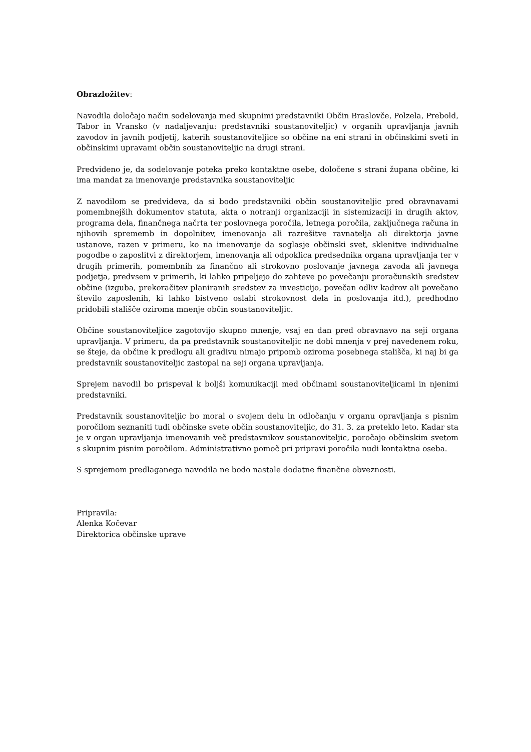Obrazložitev:
Navodila določajo način sodelovanja med skupnimi predstavniki Občin Braslovče, Polzela, Prebold, Tabor in Vransko (v nadaljevanju: predstavniki soustanoviteljic) v organih upravljanja javnih zavodov in javnih podjetij, katerih soustanoviteljice so občine na eni strani in občinskimi sveti in občinskimi upravami občin soustanoviteljic na drugi strani.
Predvideno je, da sodelovanje poteka preko kontaktne osebe, določene s strani župana občine, ki ima mandat za imenovanje predstavnika soustanoviteljic
Z navodilom se predvideva, da si bodo predstavniki občin soustanoviteljic pred obravnavami pomembnejših dokumentov statuta, akta o notranji organizaciji in sistemizaciji in drugih aktov, programa dela, finančnega načrta ter poslovnega poročila, letnega poročila, zaključnega računa in njihovih sprememb in dopolnitev, imenovanja ali razrešitve ravnatelja ali direktorja javne ustanove, razen v primeru, ko na imenovanje da soglasje občinski svet, sklenitve individualne pogodbe o zaposlitvi z direktorjem, imenovanja ali odpoklica predsednika organa upravljanja ter v drugih primerih, pomembnih za finančno ali strokovno poslovanje javnega zavoda ali javnega podjetja, predvsem v primerih, ki lahko pripeljejo do zahteve po povečanju proračunskih sredstev občine (izguba, prekoračitev planiranih sredstev za investicijo, povečan odliv kadrov ali povečano število zaposlenih, ki lahko bistveno oslabi strokovnost dela in poslovanja itd.), predhodno pridobili stališče oziroma mnenje občin soustanoviteljic.
Občine soustanoviteljice zagotovijo skupno mnenje, vsaj en dan pred obravnavo na seji organa upravljanja. V primeru, da pa predstavnik soustanoviteljic ne dobi mnenja v prej navedenem roku, se šteje, da občine k predlogu ali gradivu nimajo pripomb oziroma posebnega stališča, ki naj bi ga predstavnik soustanoviteljic zastopal na seji organa upravljanja.
Sprejem navodil bo prispeval k boljši komunikaciji med občinami soustanoviteljicami in njenimi predstavniki.
Predstavnik soustanoviteljic bo moral o svojem delu in odločanju v organu opravljanja s pisnim poročilom seznaniti tudi občinske svete občin soustanoviteljic, do 31. 3. za preteklo leto. Kadar sta je v organ upravljanja imenovanih več predstavnikov soustanoviteljic, poročajo občinskim svetom s skupnim pisnim poročilom. Administrativno pomoč pri pripravi poročila nudi kontaktna oseba.
S sprejemom predlaganega navodila ne bodo nastale dodatne finančne obveznosti.
Pripravila:
Alenka Kočevar
Direktorica občinske uprave